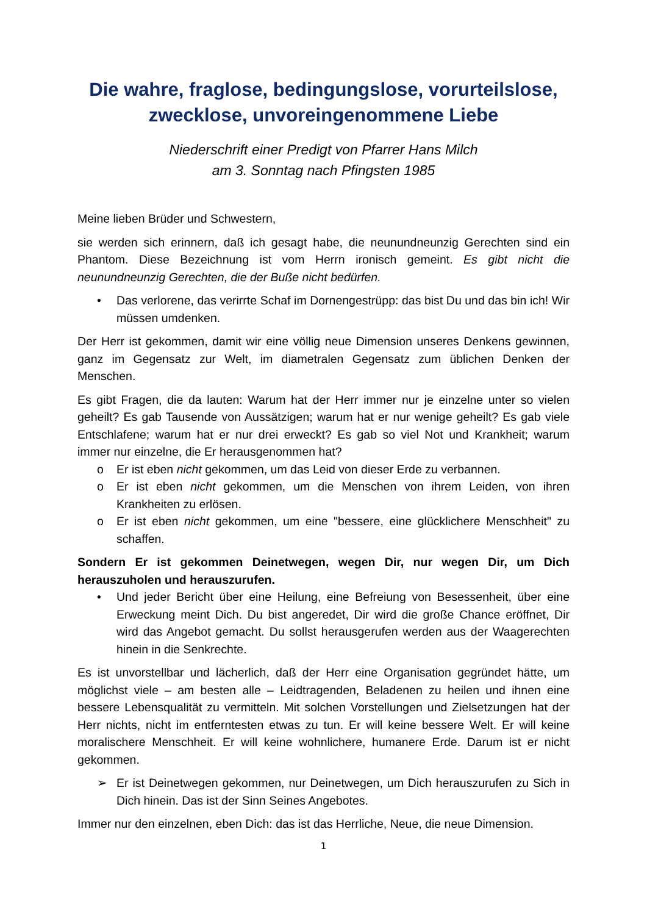Die wahre, fraglose, bedingungslose, vorurteilslose, zwecklose, unvoreingenommene Liebe
Niederschrift einer Predigt von Pfarrer Hans Milch
am 3. Sonntag nach Pfingsten 1985
Meine lieben Brüder und Schwestern,
sie werden sich erinnern, daß ich gesagt habe, die neunundneunzig Gerechten sind ein Phantom. Diese Bezeichnung ist vom Herrn ironisch gemeint. Es gibt nicht die neunundneunzig Gerechten, die der Buße nicht bedürfen.
• Das verlorene, das verirrte Schaf im Dornengestrüpp: das bist Du und das bin ich! Wir müssen umdenken.
Der Herr ist gekommen, damit wir eine völlig neue Dimension unseres Denkens gewinnen, ganz im Gegensatz zur Welt, im diametralen Gegensatz zum üblichen Denken der Menschen.
Es gibt Fragen, die da lauten: Warum hat der Herr immer nur je einzelne unter so vielen geheilt? Es gab Tausende von Aussätzigen; warum hat er nur wenige geheilt? Es gab viele Entschlafene; warum hat er nur drei erweckt? Es gab so viel Not und Krankheit; warum immer nur einzelne, die Er herausgenommen hat?
o Er ist eben nicht gekommen, um das Leid von dieser Erde zu verbannen.
o Er ist eben nicht gekommen, um die Menschen von ihrem Leiden, von ihren Krankheiten zu erlösen.
o Er ist eben nicht gekommen, um eine "bessere, eine glücklichere Menschheit" zu schaffen.
Sondern Er ist gekommen Deinetwegen, wegen Dir, nur wegen Dir, um Dich herauszuholen und herauszurufen.
• Und jeder Bericht über eine Heilung, eine Befreiung von Besessenheit, über eine Erweckung meint Dich. Du bist angeredet, Dir wird die große Chance eröffnet, Dir wird das Angebot gemacht. Du sollst herausgerufen werden aus der Waagerechten hinein in die Senkrechte.
Es ist unvorstellbar und lächerlich, daß der Herr eine Organisation gegründet hätte, um möglichst viele – am besten alle – Leidtragenden, Beladenen zu heilen und ihnen eine bessere Lebensqualität zu vermitteln. Mit solchen Vorstellungen und Zielsetzungen hat der Herr nichts, nicht im entferntesten etwas zu tun. Er will keine bessere Welt. Er will keine moralischere Menschheit. Er will keine wohnlichere, humanere Erde. Darum ist er nicht gekommen.
➢ Er ist Deinetwegen gekommen, nur Deinetwegen, um Dich herauszurufen zu Sich in Dich hinein. Das ist der Sinn Seines Angebotes.
Immer nur den einzelnen, eben Dich: das ist das Herrliche, Neue, die neue Dimension.
1